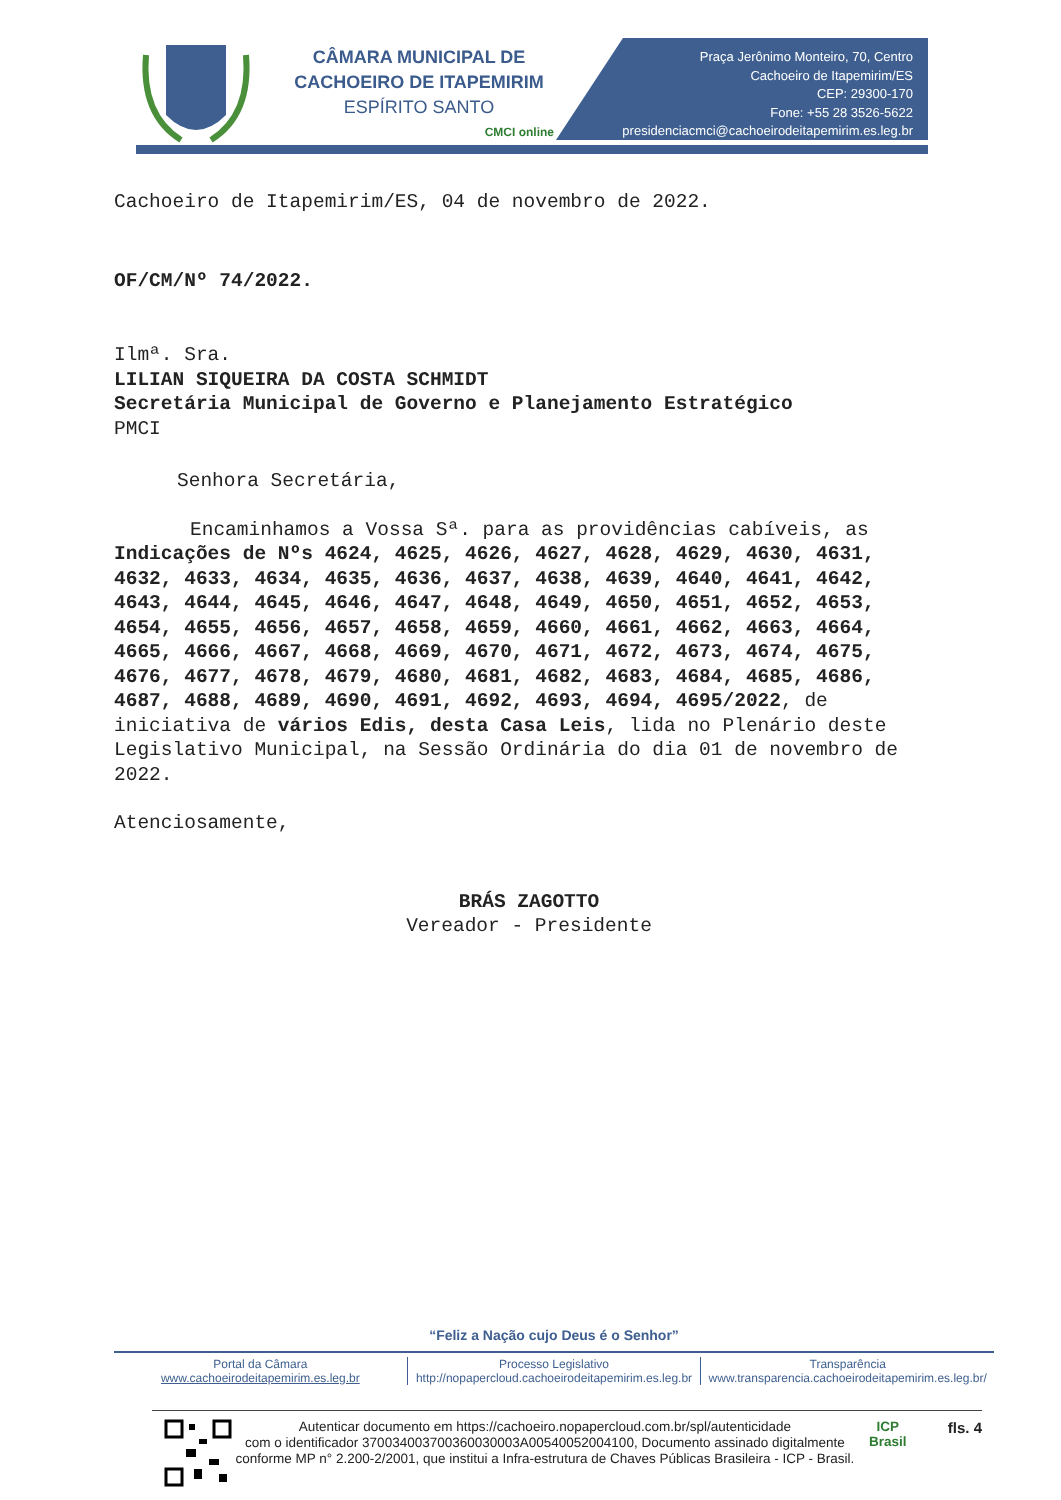CÂMARA MUNICIPAL DE
CACHOEIRO DE ITAPEMIRIM
ESPÍRITO SANTO
CMCI online
Praça Jerônimo Monteiro, 70, Centro
Cachoeiro de Itapemirim/ES
CEP: 29300-170
Fone: +55 28 3526-5622
presidenciacmci@cachoeirodeitapemirim.es.leg.br
Cachoeiro de Itapemirim/ES, 04 de novembro de 2022.
OF/CM/Nº 74/2022.
Ilmª. Sra.
LILIAN SIQUEIRA DA COSTA SCHMIDT
Secretária Municipal de Governo e Planejamento Estratégico
PMCI
Senhora Secretária,
Encaminhamos a Vossa Sª. para as providências cabíveis, as Indicações de Nºs 4624, 4625, 4626, 4627, 4628, 4629, 4630, 4631, 4632, 4633, 4634, 4635, 4636, 4637, 4638, 4639, 4640, 4641, 4642, 4643, 4644, 4645, 4646, 4647, 4648, 4649, 4650, 4651, 4652, 4653, 4654, 4655, 4656, 4657, 4658, 4659, 4660, 4661, 4662, 4663, 4664, 4665, 4666, 4667, 4668, 4669, 4670, 4671, 4672, 4673, 4674, 4675, 4676, 4677, 4678, 4679, 4680, 4681, 4682, 4683, 4684, 4685, 4686, 4687, 4688, 4689, 4690, 4691, 4692, 4693, 4694, 4695/2022, de iniciativa de vários Edis, desta Casa Leis, lida no Plenário deste Legislativo Municipal, na Sessão Ordinária do dia 01 de novembro de 2022.
Atenciosamente,
BRÁS ZAGOTTO
Vereador - Presidente
“Feliz a Nação cujo Deus é o Senhor”
Portal da Câmara
www.cachoeirodeitapemirim.es.leg.br
Processo Legislativo
http://nopapercloud.cachoeirodeitapemirim.es.leg.br
Transparência
www.transparencia.cachoeirodeitapemirim.es.leg.br/
Autenticar documento em https://cachoeiro.nopapercloud.com.br/spl/autenticidade
com o identificador 370034003700360030003A00540052004100, Documento assinado digitalmente conforme MP n° 2.200-2/2001, que institui a Infra-estrutura de Chaves Públicas Brasileira - ICP - Brasil.
ICP
Brasil
fls. 4